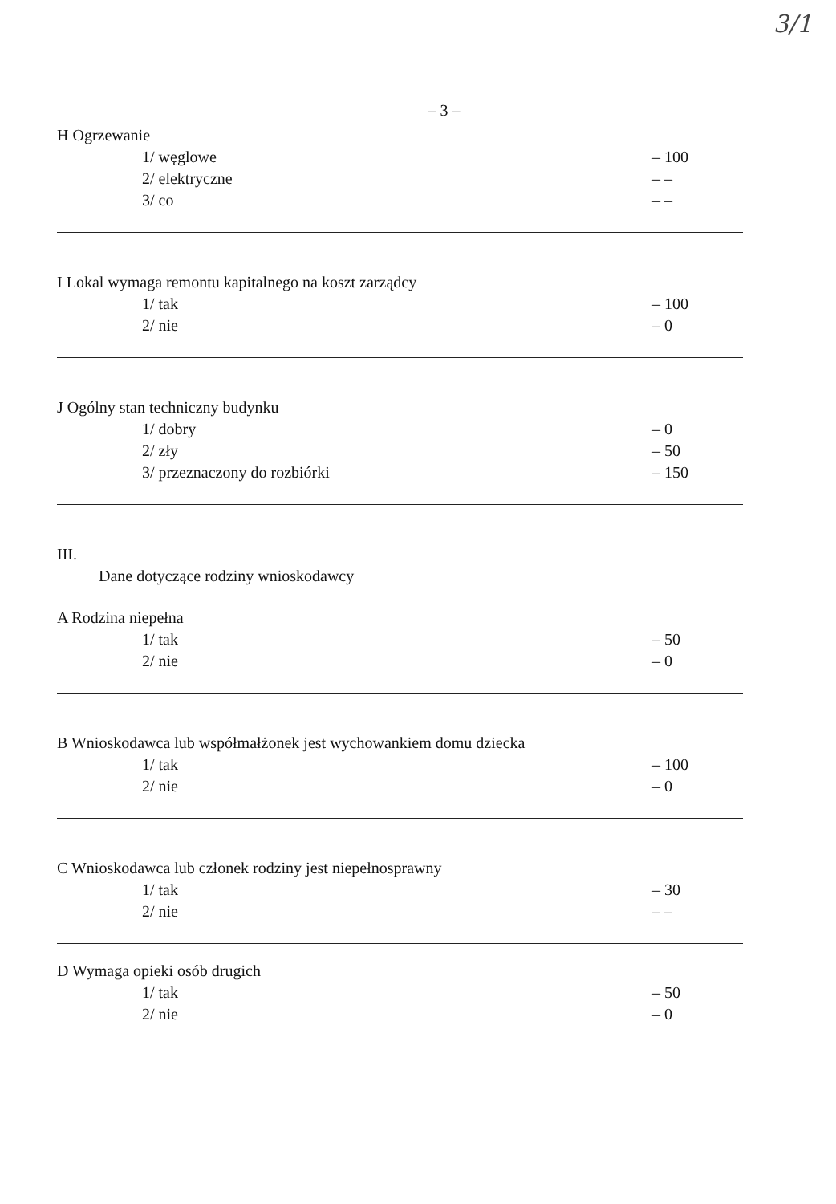3/1
– 3 –
H Ogrzewanie
1/ węglowe – 100
2/ elektryczne – –
3/ co – –
I Lokal wymaga remontu kapitalnego na koszt zarządcy
1/ tak – 100
2/ nie – 0
J Ogólny stan techniczny budynku
1/ dobry – 0
2/ zły – 50
3/ przeznaczony do rozbiórki – 150
III.
Dane dotyczące rodziny wnioskodawcy
A Rodzina niepełna
1/ tak – 50
2/ nie – 0
B Wnioskodawca lub współmałżonek jest wychowankiem domu dziecka
1/ tak – 100
2/ nie – 0
C Wnioskodawca lub członek rodziny jest niepełnosprawny
1/ tak – 30
2/ nie – –
D Wymaga opieki osób drugich
1/ tak – 50
2/ nie – 0